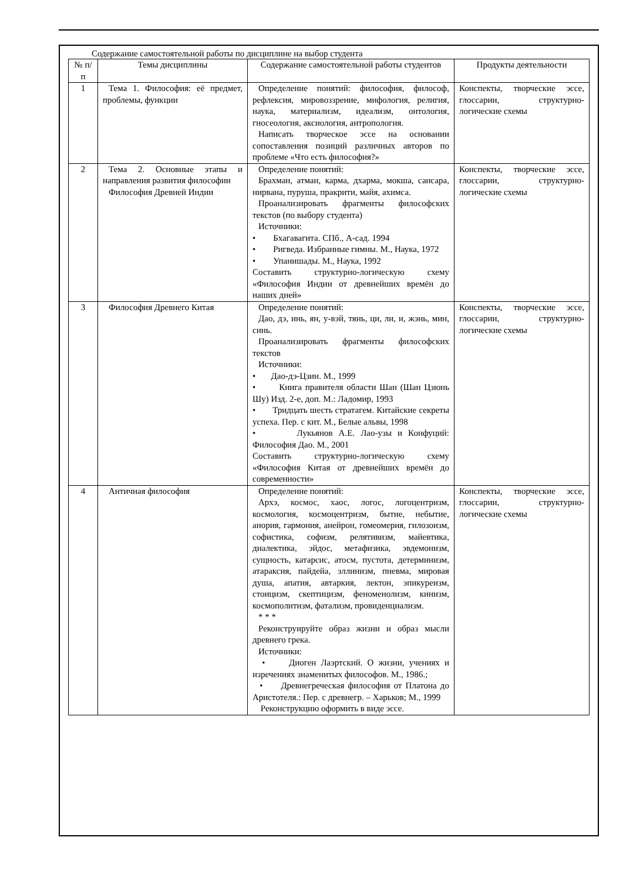Содержание самостоятельной работы по дисциплине на выбор студента
| № п/п | Темы дисциплины | Содержание самостоятельной работы студентов | Продукты деятельности |
| --- | --- | --- | --- |
| 1 | Тема 1. Философия: её предмет, проблемы, функции | Определение понятий: философия, философ, рефлексия, мировоззрение, мифология, религия, наука, материализм, идеализм, онтология, гносеология, аксиология, антропология. Написать творческое эссе на основании сопоставления позиций различных авторов по проблеме «Что есть философия?» | Конспекты, творческие эссе, глоссарии, структурно-логические схемы |
| 2 | Тема 2. Основные этапы и направления развития философии Философия Древней Индии | Определение понятий: Брахман, атман, карма, дхарма, мокша, сансара, нирвана, пуруша, пракрити, майя, ахимса. Проанализировать фрагменты философских текстов (по выбору студента) Источники: • Бхагавагита. СПб., А-сад. 1994 • Ригведа. Избранные гимны. М., Наука, 1972 • Упанишады. М., Наука, 1992 Составить структурно-логическую схему «Философия Индии от древнейших времён до наших дней» | Конспекты, творческие эссе, глоссарии, структурно-логические схемы |
| 3 | Философия Древнего Китая | Определение понятий: Дао, дэ, инь, ян, у-вэй, тянь, ци, ли, и, жэнь, мин, синь. Проанализировать фрагменты философских текстов Источники: • Дао-дэ-Цзин. М., 1999 • Книга правителя области Шан (Шан Цзюнь Шу) Изд. 2-е, доп. М.: Ладомир, 1993 • Тридцать шесть стратагем. Китайские секреты успеха. Пер. с кит. М., Белые альвы, 1998 • Лукьянов А.Е. Лао-узы и Конфуций: Философия Дао. М., 2001 Составить структурно-логическую схему «Философия Китая от древнейших времён до современности» | Конспекты, творческие эссе, глоссарии, структурно-логические схемы |
| 4 | Античная философия | Определение понятий: Архэ, космос, хаос, логос, логоцентризм, космология, космоцентризм, бытие, небытие, анория, гармония, анейрон, гомеомерия, гилозоизм, софистика, софизм, релятивизм, майевтика, диалектика, эйдос, метафизика, эвдемонизм, сущность, катарсис, атосм, пустота, детерминизм, атараксия, пайдейа, эллинизм, пневма, мировая душа, апатия, автаркия, лектон, эпикуреизм, стоицизм, скептицизм, феноменолизм, кинизм, космополитизм, фатализм, провиденциализм. * * * Реконструируйте образ жизни и образ мысли древнего грека. Источники: • Диоген Лаэртский. О жизни, учениях и изречениях знаменитых философов. М., 1986.; • Древнегреческая философия от Платона до Аристотеля.: Пер. с древнегр. – Харьков; М., 1999 Реконструкцию оформить в виде эссе. | Конспекты, творческие эссе, глоссарии, структурно-логические схемы |